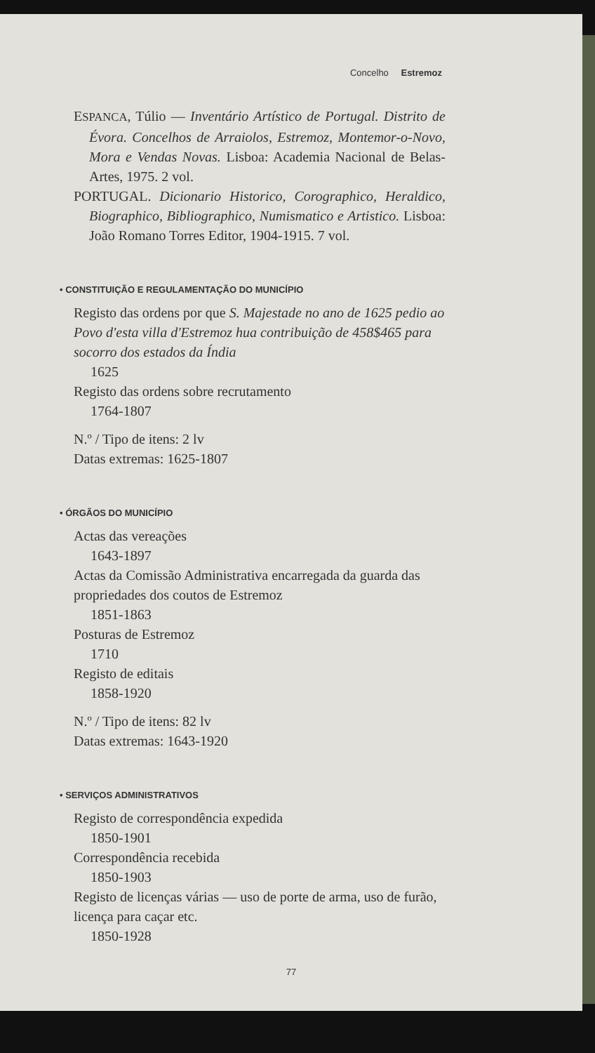Concelho Estremoz
ESPANCA, Túlio — Inventário Artístico de Portugal. Distrito de Évora. Concelhos de Arraiolos, Estremoz, Montemor-o-Novo, Mora e Vendas Novas. Lisboa: Academia Nacional de Belas-Artes, 1975. 2 vol.
PORTUGAL. Dicionario Historico, Corographico, Heraldico, Biographico, Bibliographico, Numismatico e Artistico. Lisboa: João Romano Torres Editor, 1904-1915. 7 vol.
• CONSTITUIÇÃO E REGULAMENTAÇÃO DO MUNICÍPIO
Registo das ordens por que S. Majestade no ano de 1625 pedio ao Povo d'esta villa d'Estremoz hua contribuição de 458$465 para socorro dos estados da Índia
1625
Registo das ordens sobre recrutamento
1764-1807
N.º / Tipo de itens: 2 lv
Datas extremas: 1625-1807
• ÓRGÃOS DO MUNICÍPIO
Actas das vereações
1643-1897
Actas da Comissão Administrativa encarregada da guarda das propriedades dos coutos de Estremoz
1851-1863
Posturas de Estremoz
1710
Registo de editais
1858-1920
N.º / Tipo de itens: 82 lv
Datas extremas: 1643-1920
• SERVIÇOS ADMINISTRATIVOS
Registo de correspondência expedida
1850-1901
Correspondência recebida
1850-1903
Registo de licenças várias — uso de porte de arma, uso de furão, licença para caçar etc.
1850-1928
77